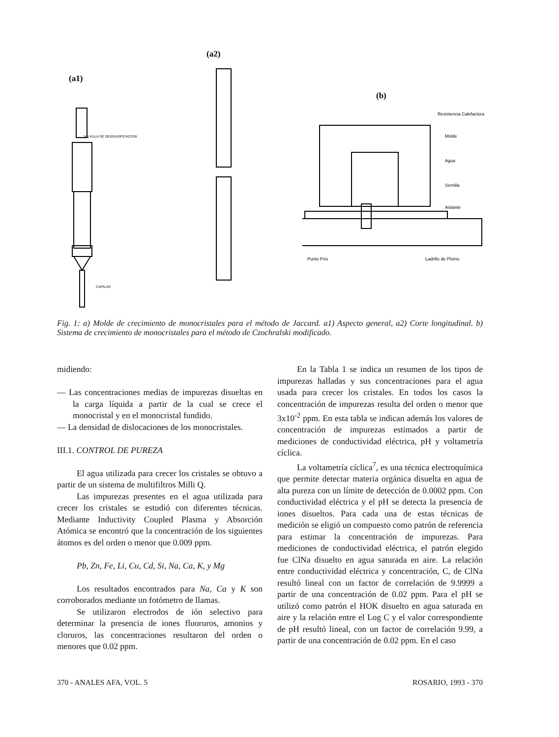(a1)
(a2)
(b)
VALVULA DE DESGASIFICACION
CAPILAR
Resistencia Calefactora
Molde
Agua
Semilla
Aislante
Punto Frío
Ladrillo de Plomo
Fig. 1: a) Molde de crecimiento de monocristales para el método de Jaccard. a1) Aspecto general, a2) Corte longitudinal. b) Sistema de crecimiento de monocristales para el método de Czochralski modificado.
midiendo:
— Las concentraciones medias de impurezas disueltas en la carga líquida a partir de la cual se crece el monocristal y en el monocristal fundido.
— La densidad de dislocaciones de los monocristales.
III.1. CONTROL DE PUREZA
El agua utilizada para crecer los cristales se obtuvo a partir de un sistema de multifiltros Milli Q.
Las impurezas presentes en el agua utilizada para crecer los cristales se estudió con diferentes técnicas. Mediante Inductivity Coupled Plasma y Absorción Atómica se encontró que la concentración de los siguientes átomos es del orden o menor que 0.009 ppm.
Pb, Zn, Fe, Li, Cu, Cd, Si, Na, Ca, K, y Mg
Los resultados encontrados para Na, Ca y K son corroborados mediante un fotómetro de llamas.
Se utilizaron electrodos de ión selectivo para determinar la presencia de iones fluoruros, amonios y cloruros, las concentraciones resultaron del orden o menores que 0.02 ppm.
En la Tabla 1 se indica un resumen de los tipos de impurezas halladas y sus concentraciones para el agua usada para crecer los cristales. En todos los casos la concentración de impurezas resulta del orden o menor que 3x10<sup>-2</sup> ppm. En esta tabla se indican además los valores de concentración de impurezas estimados a partir de mediciones de conductividad eléctrica, pH y voltametría cíclica.
La voltametría cíclica<sup>7</sup>, es una técnica electroquímica que permite detectar materia orgánica disuelta en agua de alta pureza con un límite de detección de 0.0002 ppm. Con conductividad eléctrica y el pH se detecta la presencia de iones disueltos. Para cada una de estas técnicas de medición se eligió un compuesto como patrón de referencia para estimar la concentración de impurezas. Para mediciones de conductividad eléctrica, el patrón elegido fue ClNa disuelto en agua saturada en aire. La relación entre conductividad eléctrica y concentración, C, de ClNa resultó lineal con un factor de correlación de 9.9999 a partir de una concentración de 0.02 ppm. Para el pH se utilizó como patrón el HOK disuelto en agua saturada en aire y la relación entre el Log C y el valor correspondiente de pH resultó lineal, con un factor de correlación 9.99, a partir de una concentración de 0.02 ppm. En el caso
370 - ANALES AFA, VOL. 5 ROSARIO, 1993 - 370